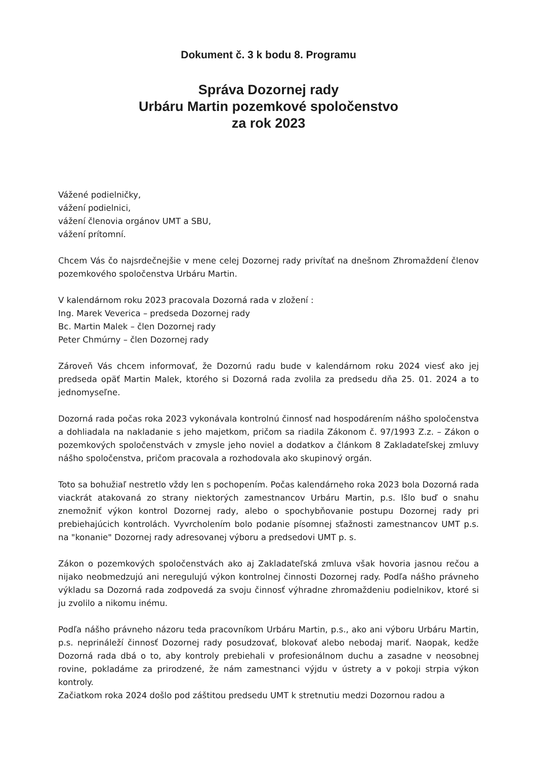Dokument č. 3 k bodu 8. Programu
Správa Dozornej rady
Urbáru Martin pozemkové spoločenstvo
za rok 2023
Vážené podielničky,
vážení podielnici,
vážení členovia orgánov UMT a SBU,
vážení prítomní.
Chcem Vás čo najsrdečnejšie v mene celej Dozornej rady privítať na dnešnom Zhromaždení členov pozemkového spoločenstva Urbáru Martin.
V kalendárnom roku 2023 pracovala Dozorná rada v zložení :
Ing. Marek Veverica – predseda Dozornej rady
Bc. Martin Malek – člen Dozornej rady
Peter Chmúrny – člen Dozornej rady
Zároveň Vás chcem informovať, že Dozornú radu bude v kalendárnom roku 2024 viesť ako jej predseda opäť Martin Malek, ktorého si Dozorná rada zvolila za predsedu dňa 25. 01. 2024 a to jednomyseľne.
Dozorná rada počas roka 2023 vykonávala kontrolnú činnosť nad hospodárením nášho spoločenstva a dohliadala na nakladanie s jeho majetkom, pričom sa riadila Zákonom č. 97/1993 Z.z. – Zákon o pozemkových spoločenstvách v zmysle jeho noviel a dodatkov a článkom 8 Zakladateľskej zmluvy nášho spoločenstva, pričom pracovala a rozhodovala ako skupinový orgán.
Toto sa bohužiaľ nestretlo vždy len s pochopením. Počas kalendárneho roka 2023 bola Dozorná rada viackrát atakovaná zo strany niektorých zamestnancov Urbáru Martin, p.s. Išlo buď o snahu znemožniť výkon kontrol Dozornej rady, alebo o spochybňovanie postupu Dozornej rady pri prebiehajúcich kontrolách. Vyvrcholením bolo podanie písomnej sťažnosti zamestnancov UMT p.s. na "konanie" Dozornej rady adresovanej výboru a predsedovi UMT p. s.
Zákon o pozemkových spoločenstvách ako aj Zakladateľská zmluva však hovoria jasnou rečou a nijako neobmedzujú ani neregulujú výkon kontrolnej činnosti Dozornej rady. Podľa nášho právneho výkladu sa Dozorná rada zodpovedá za svoju činnosť výhradne zhromaždeniu podielnikov, ktoré si ju zvolilo a nikomu inému.
Podľa nášho právneho názoru teda pracovníkom Urbáru Martin, p.s., ako ani výboru Urbáru Martin, p.s. neprináleží činnosť Dozornej rady posudzovať, blokovať alebo nebodaj mariť. Naopak, kedže Dozorná rada dbá o to, aby kontroly prebiehali v profesionálnom duchu a zasadne v neosobnej rovine, pokladáme za prirodzené, že nám zamestnanci výjdu v ústrety a v pokoji strpia výkon kontroly.
Začiatkom roka 2024 došlo pod záštitou predsedu UMT k stretnutiu medzi Dozornou radou a